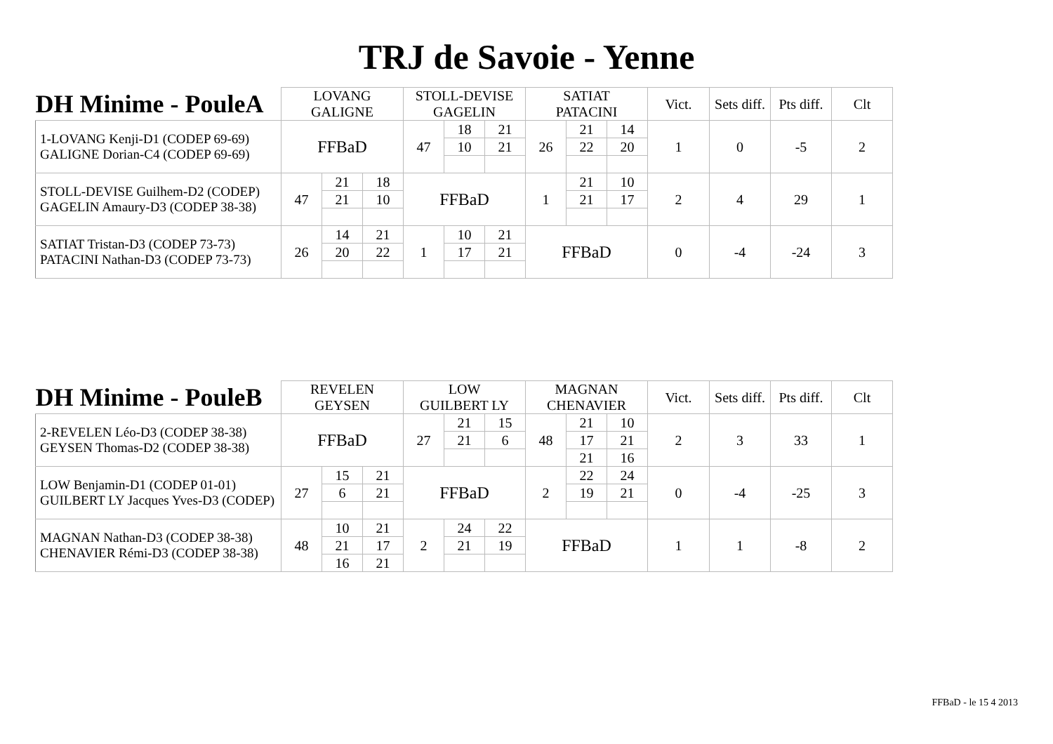TRJ de Savoie - Yenne
| DH Minime - PouleA | LOVANG GALIGNE | | | STOLL-DEVISE GAGELIN | | | SATIAT PATACINI | | | Vict. | Sets diff. | Pts diff. | Clt |
| 1-LOVANG Kenji-D1 (CODEP 69-69) GALIGNE Dorian-C4 (CODEP 69-69) | FFBaD | | | 47 | 18 | 21 | 26 | 21 | 14 | 1 | 0 | -5 | 2 |
| | | | | | 10 | 21 | | 22 | 20 | | | | |
| STOLL-DEVISE Guilhem-D2 (CODEP) GAGELIN Amaury-D3 (CODEP 38-38) | 47 | 21 | 18 | FFBaD | | | 1 | 21 | 10 | 2 | 4 | 29 | 1 |
| | | 21 | 10 | | | | | 21 | 17 | | | | |
| SATIAT Tristan-D3 (CODEP 73-73) PATACINI Nathan-D3 (CODEP 73-73) | 26 | 14 | 21 | 1 | 10 | 21 | FFBaD | | | 0 | -4 | -24 | 3 |
| | | 20 | 22 | | 17 | 21 | | | | | | | |
| DH Minime - PouleB | REVELEN GEYSEN | | | LOW GUILBERT LY | | | MAGNAN CHENAVIER | | | Vict. | Sets diff. | Pts diff. | Clt |
| 2-REVELEN Léo-D3 (CODEP 38-38) GEYSEN Thomas-D2 (CODEP 38-38) | FFBaD | | | 27 | 21 | 15 | 48 | 21 | 10 | 2 | 3 | 33 | 1 |
| | | | | | 21 | 6 | | 17 | 21 | | | | |
| | | | | | | | | 21 | 16 | | | | |
| LOW Benjamin-D1 (CODEP 01-01) GUILBERT LY Jacques Yves-D3 (CODEP) | 27 | 15 | 21 | FFBaD | | | 2 | 22 | 24 | 0 | -4 | -25 | 3 |
| | | 6 | 21 | | | | | 19 | 21 | | | | |
| MAGNAN Nathan-D3 (CODEP 38-38) CHENAVIER Rémi-D3 (CODEP 38-38) | 48 | 10 | 21 | 2 | 24 | 22 | FFBaD | | | 1 | 1 | -8 | 2 |
| | | 21 | 17 | | 21 | 19 | | | | | | | |
| | | 16 | 21 | | | | | | | | | | |
FFBaD - le 15 4 2013